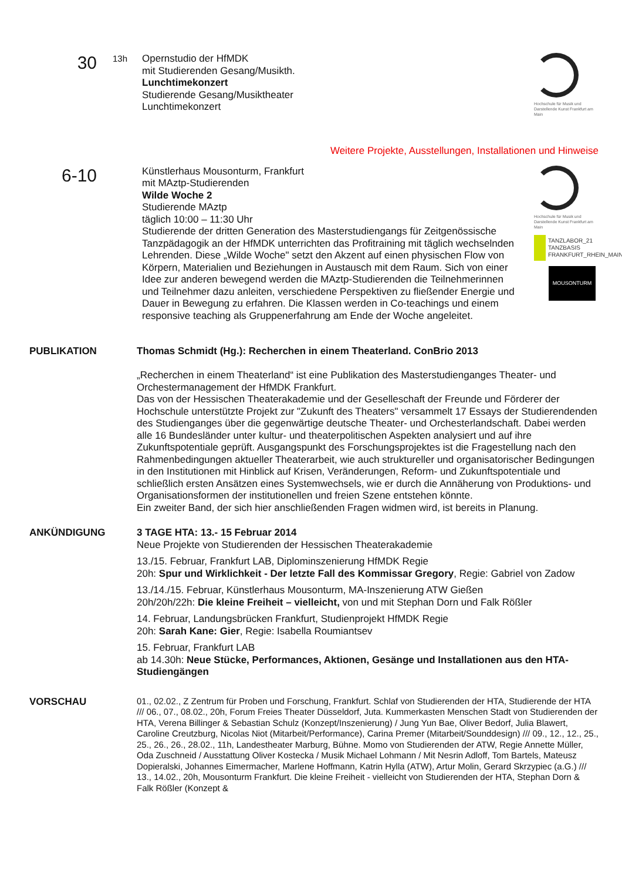30
13h Opernstudio der HfMDK
mit Studierenden Gesang/Musikth.
Lunchtimekonzert
Studierende Gesang/Musiktheater
Lunchtimekonzert
Hochschule für Musik und Darstellende Kunst Frankfurt am Main
Weitere Projekte, Ausstellungen, Installationen und Hinweise
6-10
Künstlerhaus Mousonturm, Frankfurt
mit MAztp-Studierenden
Wilde Woche 2
Studierende MAztp
täglich 10:00 – 11:30 Uhr
Studierende der dritten Generation des Masterstudiengangs für Zeitgenössische Tanzpädagogik an der HfMDK unterrichten das Profitraining mit täglich wechselnden Lehrenden. Diese „Wilde Woche" setzt den Akzent auf einen physischen Flow von Körpern, Materialien und Beziehungen in Austausch mit dem Raum. Sich von einer Idee zur anderen bewegend werden die MAztp-Studierenden die Teilnehmerinnen und Teilnehmer dazu anleiten, verschiedene Perspektiven zu fließender Energie und Dauer in Bewegung zu erfahren. Die Klassen werden in Co-teachings und einem responsive teaching als Gruppenerfahrung am Ende der Woche angeleitet.
Hochschule für Musik und Darstellende Kunst Frankfurt am Main
TANZLABOR_21
TANZBASIS FRANKFURT_RHEIN_MAIN
MOUSONTURM
PUBLIKATION Thomas Schmidt (Hg.): Recherchen in einem Theaterland. ConBrio 2013
„Recherchen in einem Theaterland“ ist eine Publikation des Masterstudienganges Theater- und Orchestermanagement der HfMDK Frankfurt.
Das von der Hessischen Theaterakademie und der Geselleschaft der Freunde und Förderer der Hochschule unterstützte Projekt zur "Zukunft des Theaters" versammelt 17 Essays der Studierendenden des Studienganges über die gegenwärtige deutsche Theater- und Orchesterlandschaft. Dabei werden alle 16 Bundesländer unter kultur- und theaterpolitischen Aspekten analysiert und auf ihre Zukunftspotentiale geprüft. Ausgangspunkt des Forschungsprojektes ist die Fragestellung nach den Rahmenbedingungen aktueller Theaterarbeit, wie auch struktureller und organisatorischer Bedingungen in den Institutionen mit Hinblick auf Krisen, Veränderungen, Reform- und Zukunftspotentiale und schließlich ersten Ansätzen eines Systemwechsels, wie er durch die Annäherung von Produktions- und Organisationsformen der institutionellen und freien Szene entstehen könnte.
Ein zweiter Band, der sich hier anschließenden Fragen widmen wird, ist bereits in Planung.
ANKÜNDIGUNG 3 TAGE HTA: 13.- 15 Februar 2014
Neue Projekte von Studierenden der Hessischen Theaterakademie
13./15. Februar, Frankfurt LAB, Diplominszenierung HfMDK Regie
20h: Spur und Wirklichkeit - Der letzte Fall des Kommissar Gregory, Regie: Gabriel von Zadow
13./14./15. Februar, Künstlerhaus Mousonturm, MA-Inszenierung ATW Gießen
20h/20h/22h: Die kleine Freiheit – vielleicht, von und mit Stephan Dorn und Falk Rößler
14. Februar, Landungsbrücken Frankfurt, Studienprojekt HfMDK Regie
20h: Sarah Kane: Gier, Regie: Isabella Roumiantsev
15. Februar, Frankfurt LAB
ab 14.30h: Neue Stücke, Performances, Aktionen, Gesänge und Installationen aus den HTA-Studiengängen
VORSCHAU
01., 02.02., Z Zentrum für Proben und Forschung, Frankfurt. Schlaf von Studierenden der HTA, Studierende der HTA /// 06., 07., 08.02., 20h, Forum Freies Theater Düsseldorf, Juta. Kummerkasten Menschen Stadt von Studierenden der HTA, Verena Billinger & Sebastian Schulz (Konzept/Inszenierung) / Jung Yun Bae, Oliver Bedorf, Julia Blawert, Caroline Creutzburg, Nicolas Niot (Mitarbeit/Performance), Carina Premer (Mitarbeit/Sounddesign) /// 09., 12., 12., 25., 25., 26., 26., 28.02., 11h, Landestheater Marburg, Bühne. Momo von Studierenden der ATW, Regie Annette Müller, Oda Zuschneid / Ausstattung Oliver Kostecka / Musik Michael Lohmann / Mit Nesrin Adloff, Tom Bartels, Mateusz Dopieralski, Johannes Eimermacher, Marlene Hoffmann, Katrin Hylla (ATW), Artur Molin, Gerard Skrzypiec (a.G.) /// 13., 14.02., 20h, Mousonturm Frankfurt. Die kleine Freiheit - vielleicht von Studierenden der HTA, Stephan Dorn & Falk Rößler (Konzept &